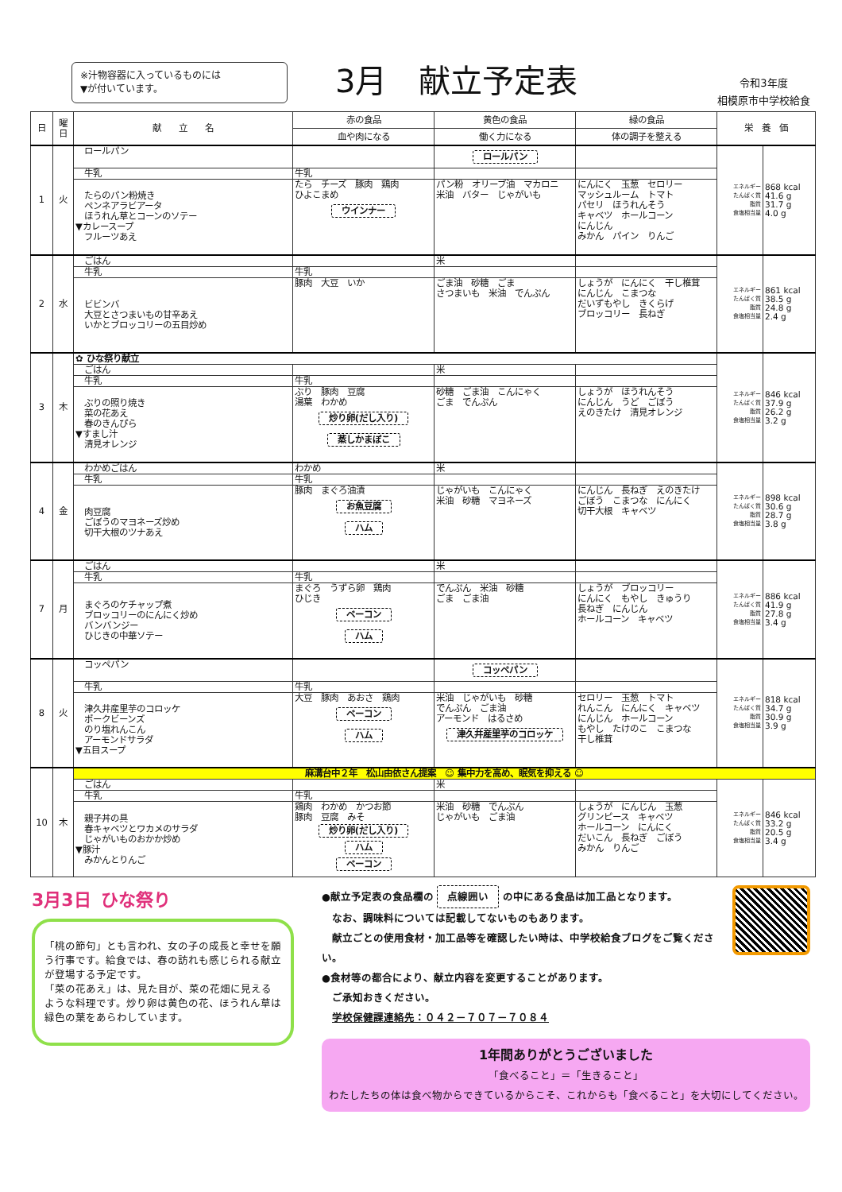※汁物容器に入っているものには
▼が付いています。
3月　献立予定表
令和3年度
相模原市中学校給食
| 日 | 曜日 | 献 立 名 | 赤の食品 | 黄色の食品 | 緑の食品 | 栄 養 価 | |
| --- | --- | --- | --- | --- | --- | --- | --- |
| | | | 血や肉になる | 働く力になる | 体の調子を整える | | |
| 1 | 火 | ロールパン | | ロールパン | | エネルギー たんぱく質 脂質 食塩相当量 | 868 kcal 41.6 g 31.7 g 4.0 g |
| | | 牛乳 | 牛乳 | | | | |
| | | たらのパン粉焼き ペンネアラビアータ ほうれん草とコーンのソテー ▼カレースープ フルーツあえ | たら チーズ 豚肉 鶏肉 ひよこまめ ウインナー | パン粉 オリーブ油 マカロニ 米油 バター じゃがいも | にんにく 玉葱 セロリー マッシュルーム トマト パセリ ほうれんそう キャベツ ホールコーン にんじん みかん パイン りんご | | |
| 2 | 水 | ごはん | | 米 | | エネルギー たんぱく質 脂質 食塩相当量 | 861 kcal 38.5 g 24.8 g 2.4 g |
| | | 牛乳 | 牛乳 | | | | |
| | | ビビンバ 大豆とさつまいもの甘辛あえ いかとブロッコリーの五目炒め | 豚肉 大豆 いか | ごま油 砂糖 ごま さつまいも 米油 でんぷん | しょうが にんにく 干し椎茸 にんじん こまつな だいずもやし きくらげ ブロッコリー 長ねぎ | | |
| 3 | 木 | ✿ ひな祭り献立 | | | | エネルギー たんぱく質 脂質 食塩相当量 | 846 kcal 37.9 g 26.2 g 3.2 g |
| | | ごはん | | 米 | | | |
| | | 牛乳 | 牛乳 | | | | |
| | | ぶりの照り焼き 菜の花あえ 春のきんぴら ▼すまし汁 清見オレンジ | ぶり 豚肉 豆腐 湯葉 わかめ 炒り卵(だし入り) 蒸しかまぼこ | 砂糖 ごま油 こんにゃく ごま でんぷん | しょうが ほうれんそう にんじん うど ごぼう えのきたけ 清見オレンジ | | |
| 4 | 金 | わかめごはん | わかめ | 米 | | エネルギー たんぱく質 脂質 食塩相当量 | 898 kcal 30.6 g 28.7 g 3.8 g |
| | | 牛乳 | 牛乳 | | | | |
| | | 肉豆腐 ごぼうのマヨネーズ炒め 切干大根のツナあえ | 豚肉 まぐろ油漬 お魚豆腐 ハム | じゃがいも こんにゃく 米油 砂糖 マヨネーズ | にんじん 長ねぎ えのきたけ ごぼう こまつな にんにく 切干大根 キャベツ | | |
| 7 | 月 | ごはん | | 米 | | エネルギー たんぱく質 脂質 食塩相当量 | 886 kcal 41.9 g 27.8 g 3.4 g |
| | | 牛乳 | 牛乳 | | | | |
| | | まぐろのケチャップ煮 ブロッコリーのにんにく炒め バンバンジー ひじきの中華ソテー | まぐろ うずら卵 鶏肉 ひじき ベーコン ハム | でんぷん 米油 砂糖 ごま ごま油 | しょうが ブロッコリー にんにく もやし きゅうり 長ねぎ にんじん ホールコーン キャベツ | | |
| 8 | 火 | コッペパン | | コッペパン | | エネルギー たんぱく質 脂質 食塩相当量 | 818 kcal 34.7 g 30.9 g 3.9 g |
| | | 牛乳 | 牛乳 | | | | |
| | | 津久井産里芋のコロッケ ポークビーンズ のり塩れんこん アーモンドサラダ ▼五目スープ | 大豆 豚肉 あおさ 鶏肉 ベーコン ハム | 米油 じゃがいも 砂糖 でんぷん ごま油 アーモンド はるさめ 津久井産里芋のコロッケ | セロリー 玉葱 トマト れんこん にんにく キャベツ にんじん ホールコーン もやし たけのこ こまつな 干し椎茸 | | |
| 10 | 木 | 麻溝台中２年 松山由依さん提案 ☺ 集中力を高め、眠気を抑える ☺ | | | | | |
| | | ごはん | | 米 | | エネルギー たんぱく質 脂質 食塩相当量 | 846 kcal 33.2 g 20.5 g 3.4 g |
| | | 牛乳 | 牛乳 | | | | |
| | | 親子丼の具 春キャベツとワカメのサラダ じゃがいものおかか炒め ▼豚汁 みかんとりんご | 鶏肉 わかめ かつお節 豚肉 豆腐 みそ 炒り卵(だし入り) ハム ベーコン | 米油 砂糖 でんぷん じゃがいも ごま油 | しょうが にんじん 玉葱 グリンピース キャベツ ホールコーン にんにく だいこん 長ねぎ ごぼう みかん りんご | | |
3月3日　ひな祭り
「桃の節句」とも言われ、女の子の成長と幸せを願う行事です。給食では、春の訪れも感じられる献立が登場する予定です。
「菜の花あえ」は、見た目が、菜の花畑に見えるような料理です。炒り卵は黄色の花、ほうれん草は緑色の葉をあらわしています。
●献立予定表の食品欄の 点線囲い の中にある食品は加工品となります。
　なお、調味料については記載してないものもあります。
　献立ごとの使用食材・加工品等を確認したい時は、中学校給食ブログをご覧ください。
●食材等の都合により、献立内容を変更することがあります。
　ご承知おきください。
　学校保健課連絡先：０４２－７０７－７０８４
1年間ありがとうございました
「食べること」＝「生きること」
わたしたちの体は食べ物からできているからこそ、これからも「食べること」を大切にしてください。